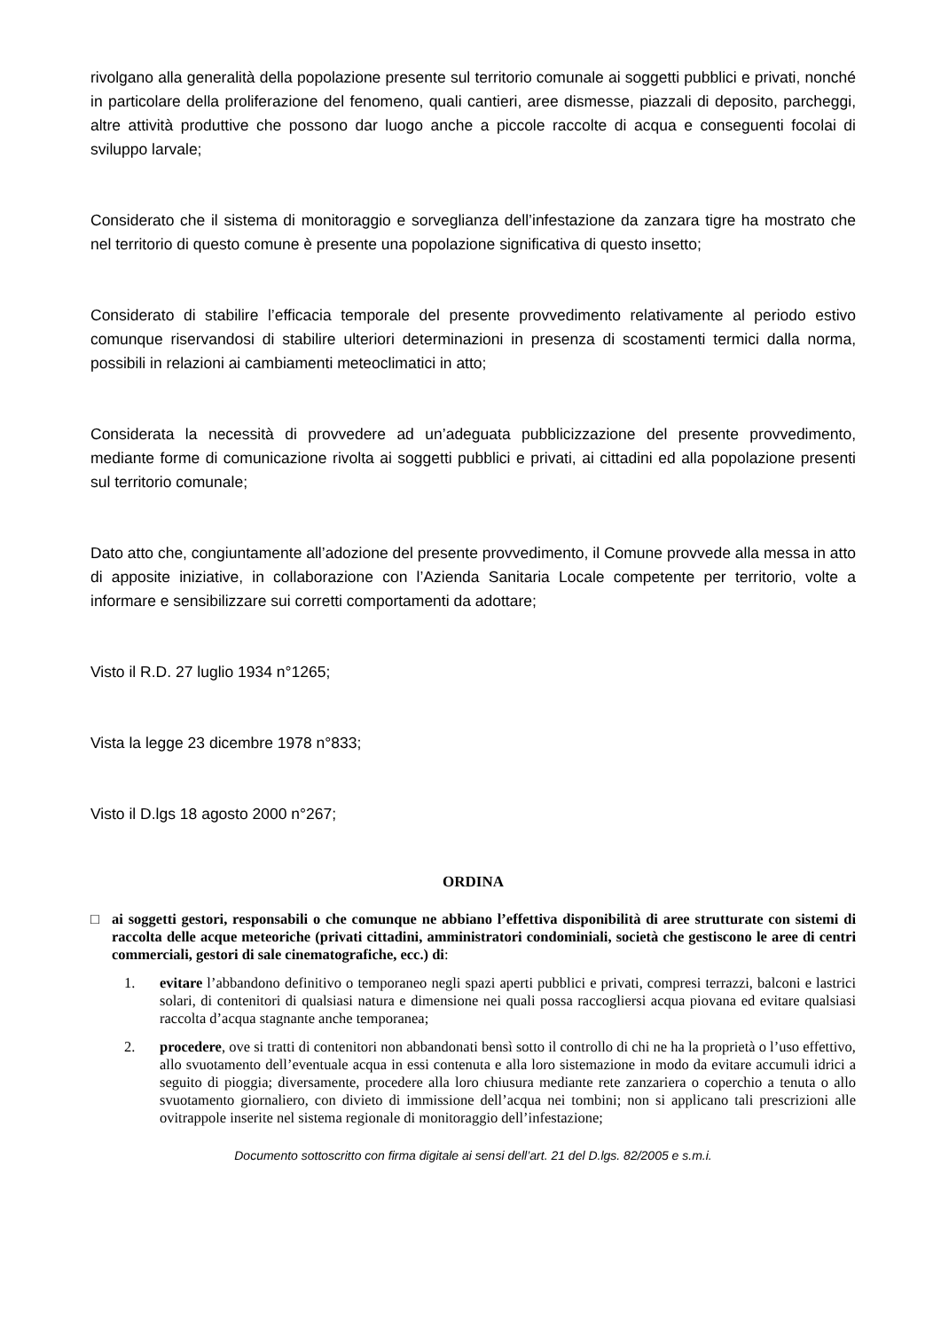rivolgano alla generalità della popolazione presente sul territorio comunale ai soggetti pubblici e privati, nonché in particolare della proliferazione del fenomeno, quali cantieri, aree dismesse, piazzali di deposito, parcheggi, altre attività produttive che possono dar luogo anche a piccole raccolte di acqua e conseguenti focolai di sviluppo larvale;
Considerato che il sistema di monitoraggio e sorveglianza dell’infestazione da zanzara tigre ha mostrato che nel territorio di questo comune è presente una popolazione significativa di questo insetto;
Considerato di stabilire l’efficacia temporale del presente provvedimento relativamente al periodo estivo comunque riservandosi di stabilire ulteriori determinazioni in presenza di scostamenti termici dalla norma, possibili in relazioni ai cambiamenti meteoclimatici in atto;
Considerata la necessità di provvedere ad un’adeguata pubblicizzazione del presente provvedimento, mediante forme di comunicazione rivolta ai soggetti pubblici e privati, ai cittadini ed alla popolazione presenti sul territorio comunale;
Dato atto che, congiuntamente all’adozione del presente provvedimento, il Comune provvede alla messa in atto di apposite iniziative, in collaborazione con l’Azienda Sanitaria Locale competente per territorio, volte a informare e sensibilizzare sui corretti comportamenti da adottare;
Visto il R.D. 27 luglio 1934 n°1265;
Vista la legge 23 dicembre 1978 n°833;
Visto il D.lgs 18 agosto 2000 n°267;
ORDINA
□ ai soggetti gestori, responsabili o che comunque ne abbiano l’effettiva disponibilità di aree strutturate con sistemi di raccolta delle acque meteoriche (privati cittadini, amministratori condominiali, società che gestiscono le aree di centri commerciali, gestori di sale cinematografiche, ecc.) di:
1. evitare l’abbandono definitivo o temporaneo negli spazi aperti pubblici e privati, compresi terrazzi, balconi e lastrici solari, di contenitori di qualsiasi natura e dimensione nei quali possa raccogliersi acqua piovana ed evitare qualsiasi raccolta d’acqua stagnante anche temporanea;
2. procedere, ove si tratti di contenitori non abbandonati bensì sotto il controllo di chi ne ha la proprietà o l’uso effettivo, allo svuotamento dell’eventuale acqua in essi contenuta e alla loro sistemazione in modo da evitare accumuli idrici a seguito di pioggia; diversamente, procedere alla loro chiusura mediante rete zanzariera o coperchio a tenuta o allo svuotamento giornaliero, con divieto di immissione dell’acqua nei tombini; non si applicano tali prescrizioni alle ovitrappole inserite nel sistema regionale di monitoraggio dell’infestazione;
Documento sottoscritto con firma digitale ai sensi dell’art. 21 del D.lgs. 82/2005 e s.m.i.